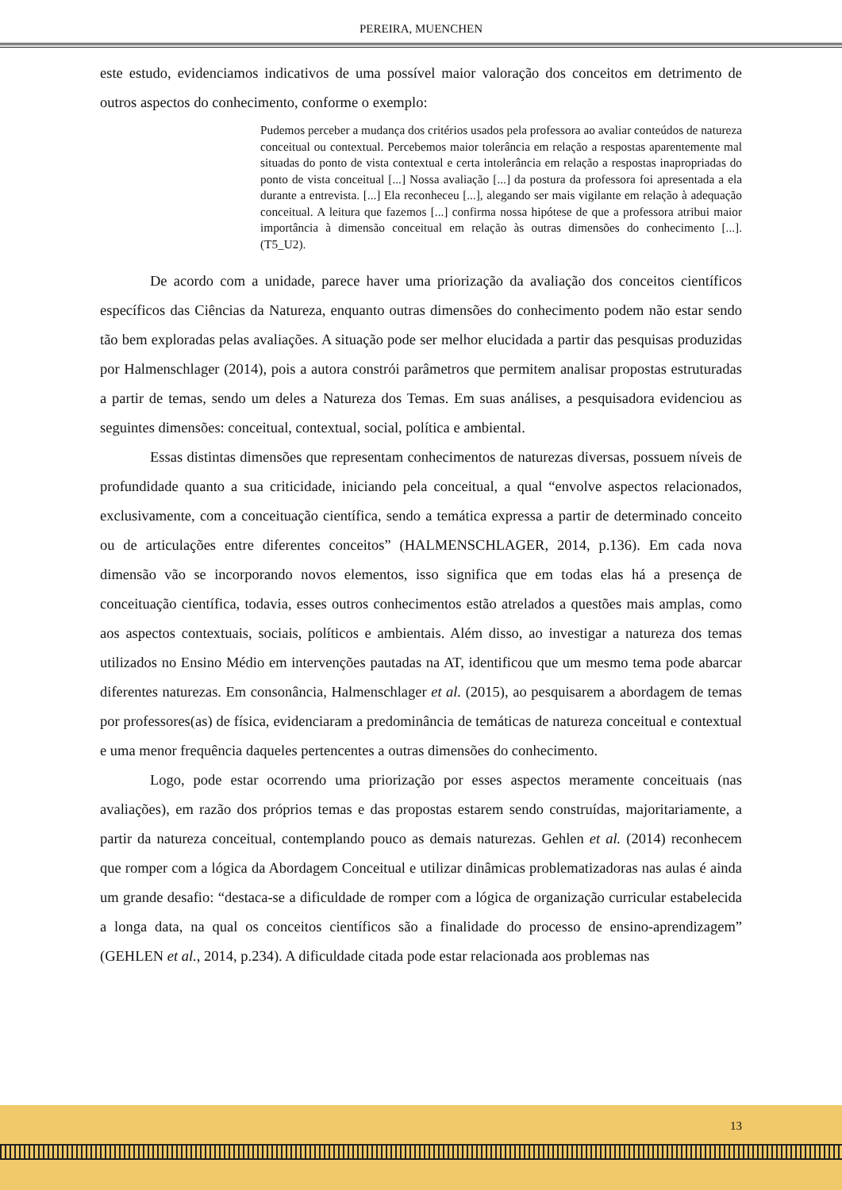PEREIRA, MUENCHEN
este estudo, evidenciamos indicativos de uma possível maior valoração dos conceitos em detrimento de outros aspectos do conhecimento, conforme o exemplo:
Pudemos perceber a mudança dos critérios usados pela professora ao avaliar conteúdos de natureza conceitual ou contextual. Percebemos maior tolerância em relação a respostas aparentemente mal situadas do ponto de vista contextual e certa intolerância em relação a respostas inapropriadas do ponto de vista conceitual [...] Nossa avaliação [...] da postura da professora foi apresentada a ela durante a entrevista. [...] Ela reconheceu [...], alegando ser mais vigilante em relação à adequação conceitual. A leitura que fazemos [...] confirma nossa hipótese de que a professora atribui maior importância à dimensão conceitual em relação às outras dimensões do conhecimento [...]. (T5_U2).
De acordo com a unidade, parece haver uma priorização da avaliação dos conceitos científicos específicos das Ciências da Natureza, enquanto outras dimensões do conhecimento podem não estar sendo tão bem exploradas pelas avaliações. A situação pode ser melhor elucidada a partir das pesquisas produzidas por Halmenschlager (2014), pois a autora constrói parâmetros que permitem analisar propostas estruturadas a partir de temas, sendo um deles a Natureza dos Temas. Em suas análises, a pesquisadora evidenciou as seguintes dimensões: conceitual, contextual, social, política e ambiental.
Essas distintas dimensões que representam conhecimentos de naturezas diversas, possuem níveis de profundidade quanto a sua criticidade, iniciando pela conceitual, a qual “envolve aspectos relacionados, exclusivamente, com a conceituação científica, sendo a temática expressa a partir de determinado conceito ou de articulações entre diferentes conceitos” (HALMENSCHLAGER, 2014, p.136). Em cada nova dimensão vão se incorporando novos elementos, isso significa que em todas elas há a presença de conceituação científica, todavia, esses outros conhecimentos estão atrelados a questões mais amplas, como aos aspectos contextuais, sociais, políticos e ambientais. Além disso, ao investigar a natureza dos temas utilizados no Ensino Médio em intervenções pautadas na AT, identificou que um mesmo tema pode abarcar diferentes naturezas. Em consonância, Halmenschlager et al. (2015), ao pesquisarem a abordagem de temas por professores(as) de física, evidenciaram a predominância de temáticas de natureza conceitual e contextual e uma menor frequência daqueles pertencentes a outras dimensões do conhecimento.
Logo, pode estar ocorrendo uma priorização por esses aspectos meramente conceituais (nas avaliações), em razão dos próprios temas e das propostas estarem sendo construídas, majoritariamente, a partir da natureza conceitual, contemplando pouco as demais naturezas. Gehlen et al. (2014) reconhecem que romper com a lógica da Abordagem Conceitual e utilizar dinâmicas problematizadoras nas aulas é ainda um grande desafio: “destaca-se a dificuldade de romper com a lógica de organização curricular estabelecida a longa data, na qual os conceitos científicos são a finalidade do processo de ensino-aprendizagem” (GEHLEN et al., 2014, p.234). A dificuldade citada pode estar relacionada aos problemas nas
13